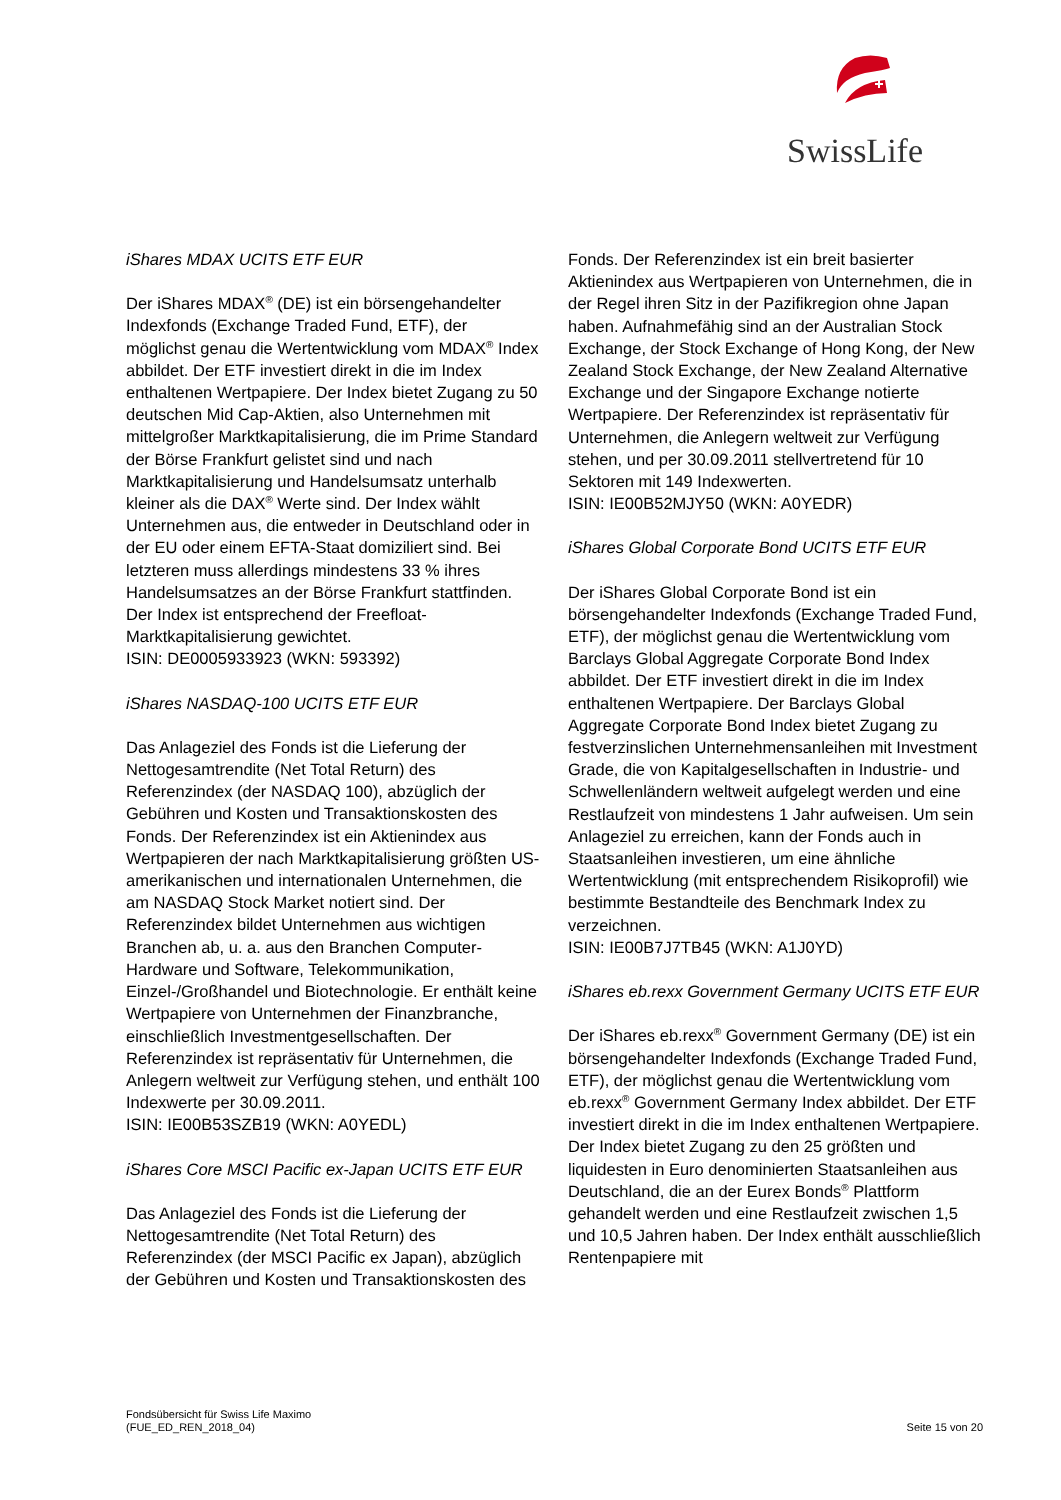SwissLife
iShares MDAX UCITS ETF EUR
Der iShares MDAX<sup>®</sup> (DE) ist ein börsengehandelter Indexfonds (Exchange Traded Fund, ETF), der möglichst genau die Wertentwicklung vom MDAX<sup>®</sup> Index abbildet. Der ETF investiert direkt in die im Index enthaltenen Wertpapiere. Der Index bietet Zugang zu 50 deutschen Mid Cap-Aktien, also Unternehmen mit mittelgroßer Marktkapitalisierung, die im Prime Standard der Börse Frankfurt gelistet sind und nach Marktkapitalisierung und Handelsumsatz unterhalb kleiner als die DAX<sup>®</sup> Werte sind. Der Index wählt Unternehmen aus, die entweder in Deutschland oder in der EU oder einem EFTA-Staat domiziliert sind. Bei letzteren muss allerdings mindestens 33 % ihres Handelsumsatzes an der Börse Frankfurt stattfinden. Der Index ist entsprechend der Freefloat-Marktkapitalisierung gewichtet.
ISIN: DE0005933923 (WKN: 593392)
iShares NASDAQ-100 UCITS ETF EUR
Das Anlageziel des Fonds ist die Lieferung der Nettogesamtrendite (Net Total Return) des Referenzindex (der NASDAQ 100), abzüglich der Gebühren und Kosten und Transaktionskosten des Fonds. Der Referenzindex ist ein Aktienindex aus Wertpapieren der nach Marktkapitalisierung größten US-amerikanischen und internationalen Unternehmen, die am NASDAQ Stock Market notiert sind. Der Referenzindex bildet Unternehmen aus wichtigen Branchen ab, u. a. aus den Branchen Computer-Hardware und Software, Telekommunikation, Einzel-/Großhandel und Biotechnologie. Er enthält keine Wertpapiere von Unternehmen der Finanzbranche, einschließlich Investmentgesellschaften. Der Referenzindex ist repräsentativ für Unternehmen, die Anlegern weltweit zur Verfügung stehen, und enthält 100 Indexwerte per 30.09.2011.
ISIN: IE00B53SZB19 (WKN: A0YEDL)
iShares Core MSCI Pacific ex-Japan UCITS ETF EUR
Das Anlageziel des Fonds ist die Lieferung der Nettogesamtrendite (Net Total Return) des Referenzindex (der MSCI Pacific ex Japan), abzüglich der Gebühren und Kosten und Transaktionskosten des
Fonds. Der Referenzindex ist ein breit basierter Aktienindex aus Wertpapieren von Unternehmen, die in der Regel ihren Sitz in der Pazifikregion ohne Japan haben. Aufnahmefähig sind an der Australian Stock Exchange, der Stock Exchange of Hong Kong, der New Zealand Stock Exchange, der New Zealand Alternative Exchange und der Singapore Exchange notierte Wertpapiere. Der Referenzindex ist repräsentativ für Unternehmen, die Anlegern weltweit zur Verfügung stehen, und per 30.09.2011 stellvertretend für 10 Sektoren mit 149 Indexwerten.
ISIN: IE00B52MJY50 (WKN: A0YEDR)
iShares Global Corporate Bond UCITS ETF EUR
Der iShares Global Corporate Bond ist ein börsengehandelter Indexfonds (Exchange Traded Fund, ETF), der möglichst genau die Wertentwicklung vom Barclays Global Aggregate Corporate Bond Index abbildet. Der ETF investiert direkt in die im Index enthaltenen Wertpapiere. Der Barclays Global Aggregate Corporate Bond Index bietet Zugang zu festverzinslichen Unternehmensanleihen mit Investment Grade, die von Kapitalgesellschaften in Industrie- und Schwellenländern weltweit aufgelegt werden und eine Restlaufzeit von mindestens 1 Jahr aufweisen. Um sein Anlageziel zu erreichen, kann der Fonds auch in Staatsanleihen investieren, um eine ähnliche Wertentwicklung (mit entsprechendem Risikoprofil) wie bestimmte Bestandteile des Benchmark Index zu verzeichnen.
ISIN: IE00B7J7TB45 (WKN: A1J0YD)
iShares eb.rexx Government Germany UCITS ETF EUR
Der iShares eb.rexx<sup>®</sup> Government Germany (DE) ist ein börsengehandelter Indexfonds (Exchange Traded Fund, ETF), der möglichst genau die Wertentwicklung vom eb.rexx<sup>®</sup> Government Germany Index abbildet. Der ETF investiert direkt in die im Index enthaltenen Wertpapiere. Der Index bietet Zugang zu den 25 größten und liquidesten in Euro denominierten Staatsanleihen aus Deutschland, die an der Eurex Bonds<sup>®</sup> Plattform gehandelt werden und eine Restlaufzeit zwischen 1,5 und 10,5 Jahren haben. Der Index enthält ausschließlich Rentenpapiere mit
Fondsübersicht für Swiss Life Maximo
(FUE_ED_REN_2018_04)
Seite 15 von 20